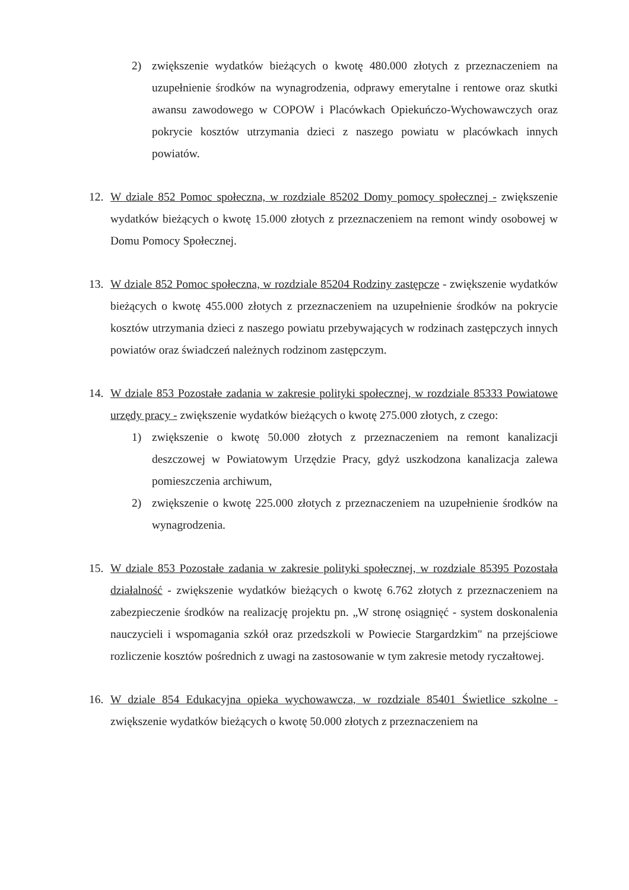2) zwiększenie wydatków bieżących o kwotę 480.000 złotych z przeznaczeniem na uzupełnienie środków na wynagrodzenia, odprawy emerytalne i rentowe oraz skutki awansu zawodowego w COPOW i Placówkach Opiekuńczo-Wychowawczych oraz pokrycie kosztów utrzymania dzieci z naszego powiatu w placówkach innych powiatów.
12. W dziale 852 Pomoc społeczna, w rozdziale 85202 Domy pomocy społecznej - zwiększenie wydatków bieżących o kwotę 15.000 złotych z przeznaczeniem na remont windy osobowej w Domu Pomocy Społecznej.
13. W dziale 852 Pomoc społeczna, w rozdziale 85204 Rodziny zastępcze - zwiększenie wydatków bieżących o kwotę 455.000 złotych z przeznaczeniem na uzupełnienie środków na pokrycie kosztów utrzymania dzieci z naszego powiatu przebywających w rodzinach zastępczych innych powiatów oraz świadczeń należnych rodzinom zastępczym.
14. W dziale 853 Pozostałe zadania w zakresie polityki społecznej, w rozdziale 85333 Powiatowe urzędy pracy - zwiększenie wydatków bieżących o kwotę 275.000 złotych, z czego:
1) zwiększenie o kwotę 50.000 złotych z przeznaczeniem na remont kanalizacji deszczowej w Powiatowym Urzędzie Pracy, gdyż uszkodzona kanalizacja zalewa pomieszczenia archiwum,
2) zwiększenie o kwotę 225.000 złotych z przeznaczeniem na uzupełnienie środków na wynagrodzenia.
15. W dziale 853 Pozostałe zadania w zakresie polityki społecznej, w rozdziale 85395 Pozostała działalność - zwiększenie wydatków bieżących o kwotę 6.762 złotych z przeznaczeniem na zabezpieczenie środków na realizację projektu pn. „W stronę osiągnięć - system doskonalenia nauczycieli i wspomagania szkół oraz przedszkoli w Powiecie Stargardzkim" na przejściowe rozliczenie kosztów pośrednich z uwagi na zastosowanie w tym zakresie metody ryczałtowej.
16. W dziale 854 Edukacyjna opieka wychowawcza, w rozdziale 85401 Świetlice szkolne - zwiększenie wydatków bieżących o kwotę 50.000 złotych z przeznaczeniem na